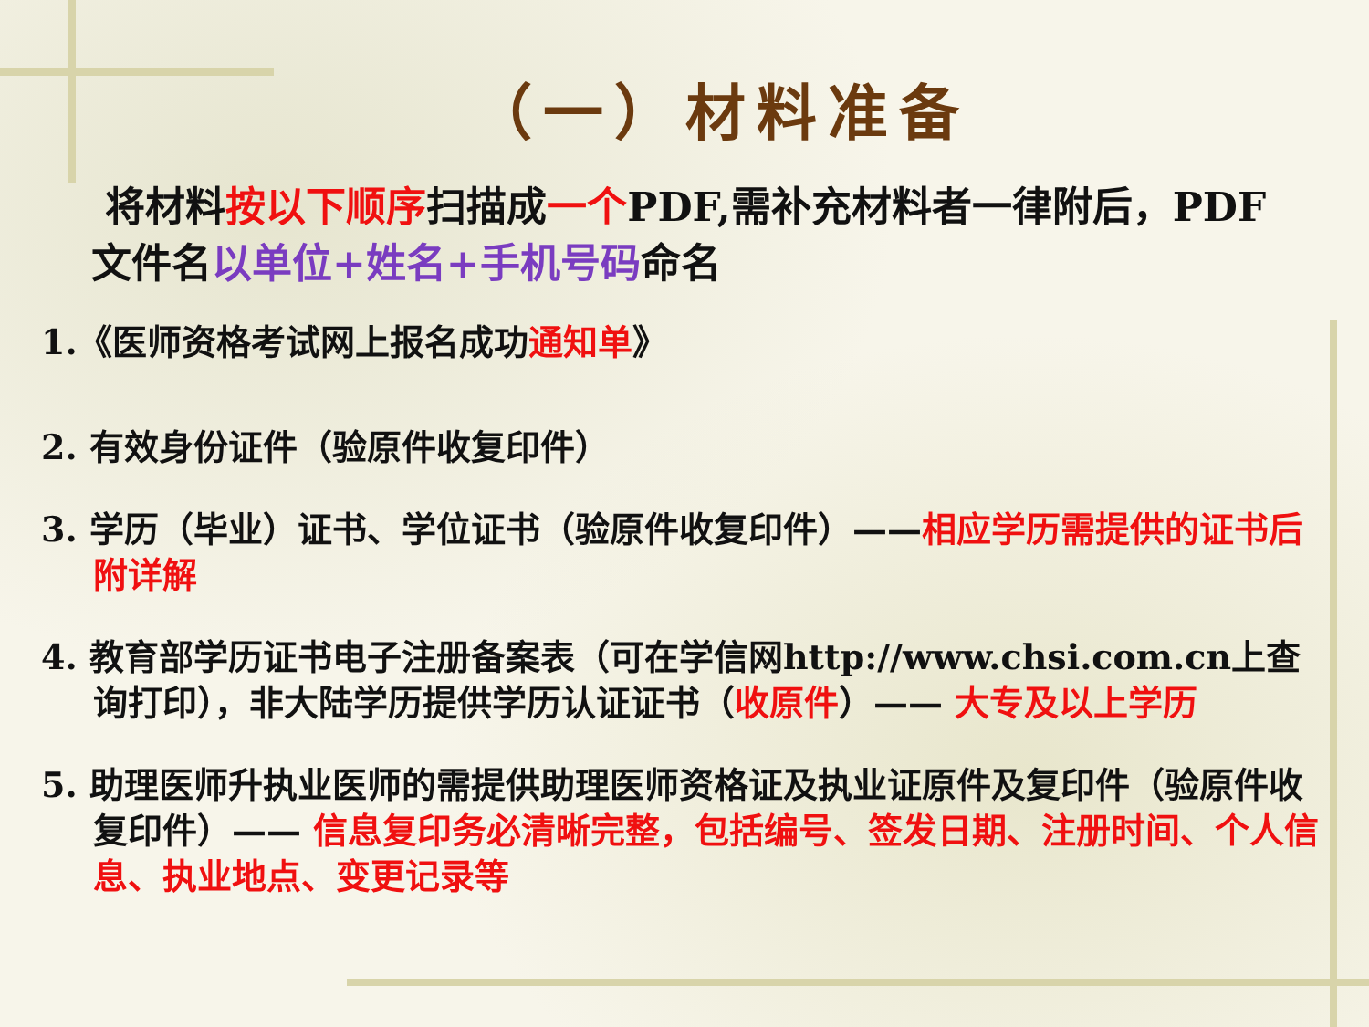（一）材料准备
将材料按以下顺序扫描成一个PDF,需补充材料者一律附后，PDF文件名以单位+姓名+手机号码命名
1.《医师资格考试网上报名成功通知单》
2. 有效身份证件（验原件收复印件）
3. 学历（毕业）证书、学位证书（验原件收复印件）——相应学历需提供的证书后附详解
4. 教育部学历证书电子注册备案表（可在学信网http://www.chsi.com.cn上查询打印），非大陆学历提供学历认证证书（收原件）—— 大专及以上学历
5. 助理医师升执业医师的需提供助理医师资格证及执业证原件及复印件（验原件收复印件）—— 信息复印务必清晰完整，包括编号、签发日期、注册时间、个人信息、执业地点、变更记录等